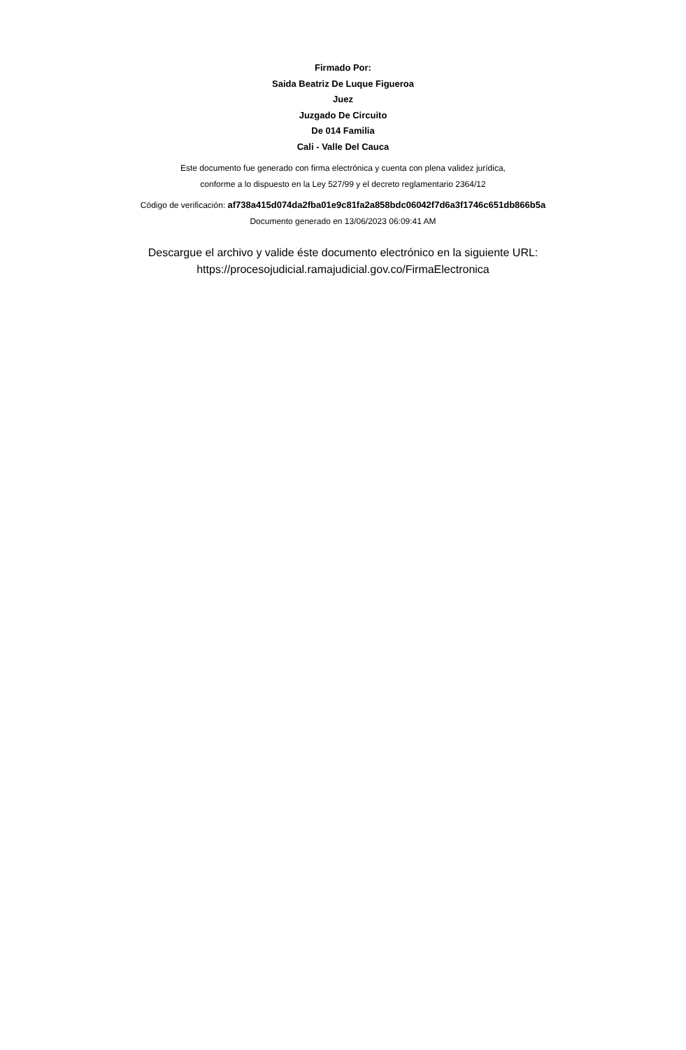Firmado Por:
Saida Beatriz De Luque Figueroa
Juez
Juzgado De Circuito
De 014 Familia
Cali - Valle Del Cauca
Este documento fue generado con firma electrónica y cuenta con plena validez jurídica,
conforme a lo dispuesto en la Ley 527/99 y el decreto reglamentario 2364/12
Código de verificación: af738a415d074da2fba01e9c81fa2a858bdc06042f7d6a3f1746c651db866b5a
Documento generado en 13/06/2023 06:09:41 AM
Descargue el archivo y valide éste documento electrónico en la siguiente URL:
https://procesojudicial.ramajudicial.gov.co/FirmaElectronica